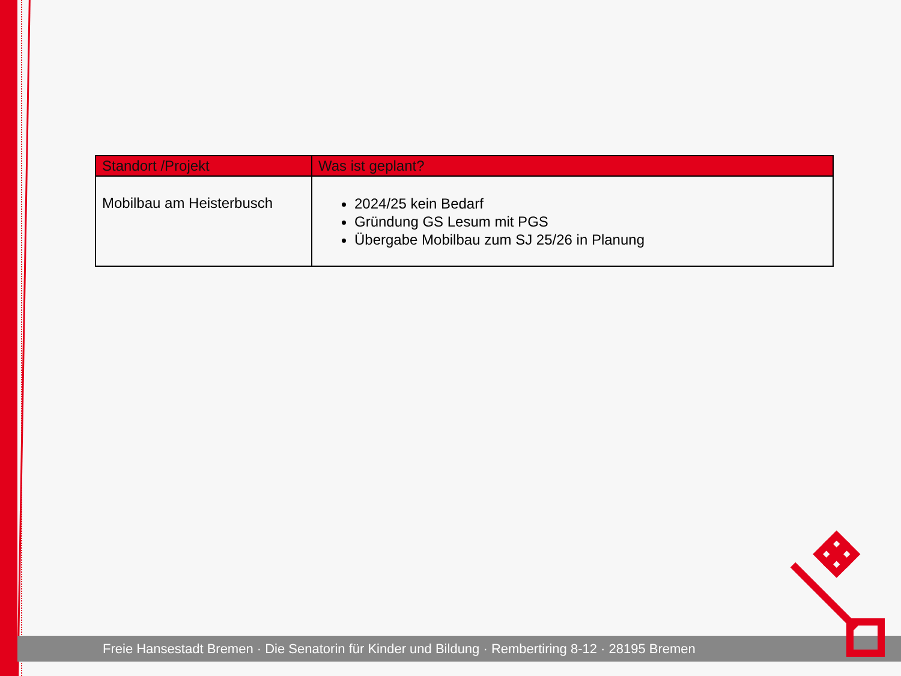| Standort /Projekt | Was ist geplant? |
| --- | --- |
| Mobilbau am Heisterbusch | 2024/25 kein Bedarf Gründung GS Lesum mit PGS Übergabe Mobilbau zum SJ 25/26 in Planung |
Freie Hansestadt Bremen · Die Senatorin für Kinder und Bildung · Rembertiring 8-12 · 28195 Bremen